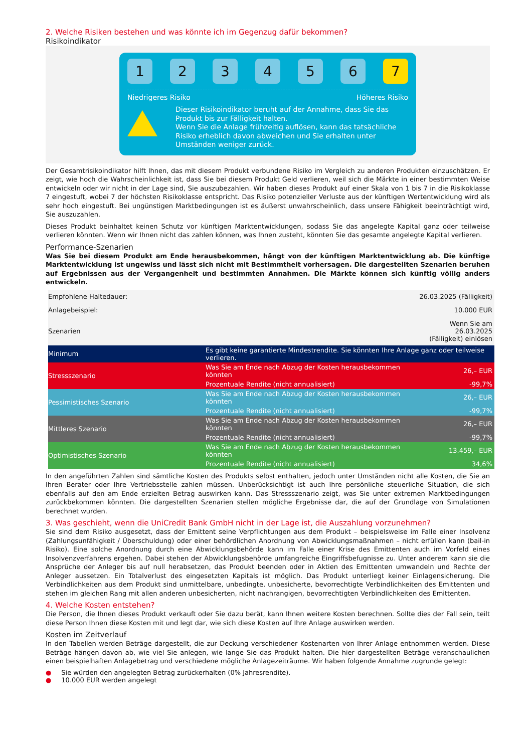2. Welche Risiken bestehen und was könnte ich im Gegenzug dafür bekommen?
Risikoindikator
1 2 3 4 5 6 7
Niedrigeres Risiko Höheres Risiko
Dieser Risikoindikator beruht auf der Annahme, dass Sie das Produkt bis zur Fälligkeit halten.
Wenn Sie die Anlage frühzeitig auflösen, kann das tatsächliche Risiko erheblich davon abweichen und Sie erhalten unter Umständen weniger zurück.
Der Gesamtrisikoindikator hilft Ihnen, das mit diesem Produkt verbundene Risiko im Vergleich zu anderen Produkten einzuschätzen. Er zeigt, wie hoch die Wahrscheinlichkeit ist, dass Sie bei diesem Produkt Geld verlieren, weil sich die Märkte in einer bestimmten Weise entwickeln oder wir nicht in der Lage sind, Sie auszubezahlen. Wir haben dieses Produkt auf einer Skala von 1 bis 7 in die Risikoklasse 7 eingestuft, wobei 7 der höchsten Risikoklasse entspricht. Das Risiko potenzieller Verluste aus der künftigen Wertentwicklung wird als sehr hoch eingestuft. Bei ungünstigen Marktbedingungen ist es äußerst unwahrscheinlich, dass unsere Fähigkeit beeinträchtigt wird, Sie auszuzahlen.
Dieses Produkt beinhaltet keinen Schutz vor künftigen Marktentwicklungen, sodass Sie das angelegte Kapital ganz oder teilweise verlieren könnten. Wenn wir Ihnen nicht das zahlen können, was Ihnen zusteht, könnten Sie das gesamte angelegte Kapital verlieren.
Performance-Szenarien
Was Sie bei diesem Produkt am Ende herausbekommen, hängt von der künftigen Marktentwicklung ab. Die künftige Marktentwicklung ist ungewiss und lässt sich nicht mit Bestimmtheit vorhersagen. Die dargestellten Szenarien beruhen auf Ergebnissen aus der Vergangenheit und bestimmten Annahmen. Die Märkte können sich künftig völlig anders entwickeln.
| Empfohlene Haltedauer: | | 26.03.2025 (Fälligkeit) | |
| Anlagebeispiel: | | 10.000 EUR | |
| Szenarien | | Wenn Sie am 26.03.2025 (Fälligkeit) einlösen | |
| Minimum | Es gibt keine garantierte Mindestrendite. Sie könnten Ihre Anlage ganz oder teilweise verlieren. | | |
| Stressszenario | Was Sie am Ende nach Abzug der Kosten herausbekommen könnten | | 26,– EUR |
| | Prozentuale Rendite (nicht annualisiert) | | -99,7% |
| Pessimistisches Szenario | Was Sie am Ende nach Abzug der Kosten herausbekommen könnten | | 26,– EUR |
| | Prozentuale Rendite (nicht annualisiert) | | -99,7% |
| Mittleres Szenario | Was Sie am Ende nach Abzug der Kosten herausbekommen könnten | | 26,– EUR |
| | Prozentuale Rendite (nicht annualisiert) | | -99,7% |
| Optimistisches Szenario | Was Sie am Ende nach Abzug der Kosten herausbekommen könnten | | 13.459,– EUR |
| | Prozentuale Rendite (nicht annualisiert) | | 34,6% |
In den angeführten Zahlen sind sämtliche Kosten des Produkts selbst enthalten, jedoch unter Umständen nicht alle Kosten, die Sie an Ihren Berater oder Ihre Vertriebsstelle zahlen müssen. Unberücksichtigt ist auch Ihre persönliche steuerliche Situation, die sich ebenfalls auf den am Ende erzielten Betrag auswirken kann. Das Stressszenario zeigt, was Sie unter extremen Marktbedingungen zurückbekommen könnten. Die dargestellten Szenarien stellen mögliche Ergebnisse dar, die auf der Grundlage von Simulationen berechnet wurden.
3. Was geschieht, wenn die UniCredit Bank GmbH nicht in der Lage ist, die Auszahlung vorzunehmen?
Sie sind dem Risiko ausgesetzt, dass der Emittent seine Verpflichtungen aus dem Produkt – beispielsweise im Falle einer Insolvenz (Zahlungsunfähigkeit / Überschuldung) oder einer behördlichen Anordnung von Abwicklungsmaßnahmen – nicht erfüllen kann (bail-in Risiko). Eine solche Anordnung durch eine Abwicklungsbehörde kann im Falle einer Krise des Emittenten auch im Vorfeld eines Insolvenzverfahrens ergehen. Dabei stehen der Abwicklungsbehörde umfangreiche Eingriffsbefugnisse zu. Unter anderem kann sie die Ansprüche der Anleger bis auf null herabsetzen, das Produkt beenden oder in Aktien des Emittenten umwandeln und Rechte der Anleger aussetzen. Ein Totalverlust des eingesetzten Kapitals ist möglich. Das Produkt unterliegt keiner Einlagensicherung. Die Verbindlichkeiten aus dem Produkt sind unmittelbare, unbedingte, unbesicherte, bevorrechtigte Verbindlichkeiten des Emittenten und stehen im gleichen Rang mit allen anderen unbesicherten, nicht nachrangigen, bevorrechtigten Verbindlichkeiten des Emittenten.
4. Welche Kosten entstehen?
Die Person, die Ihnen dieses Produkt verkauft oder Sie dazu berät, kann Ihnen weitere Kosten berechnen. Sollte dies der Fall sein, teilt diese Person Ihnen diese Kosten mit und legt dar, wie sich diese Kosten auf Ihre Anlage auswirken werden.
Kosten im Zeitverlauf
In den Tabellen werden Beträge dargestellt, die zur Deckung verschiedener Kostenarten von Ihrer Anlage entnommen werden. Diese Beträge hängen davon ab, wie viel Sie anlegen, wie lange Sie das Produkt halten. Die hier dargestellten Beträge veranschaulichen einen beispielhaften Anlagebetrag und verschiedene mögliche Anlagezeiträume. Wir haben folgende Annahme zugrunde gelegt:
● Sie würden den angelegten Betrag zurückerhalten (0% Jahresrendite).
● 10.000 EUR werden angelegt